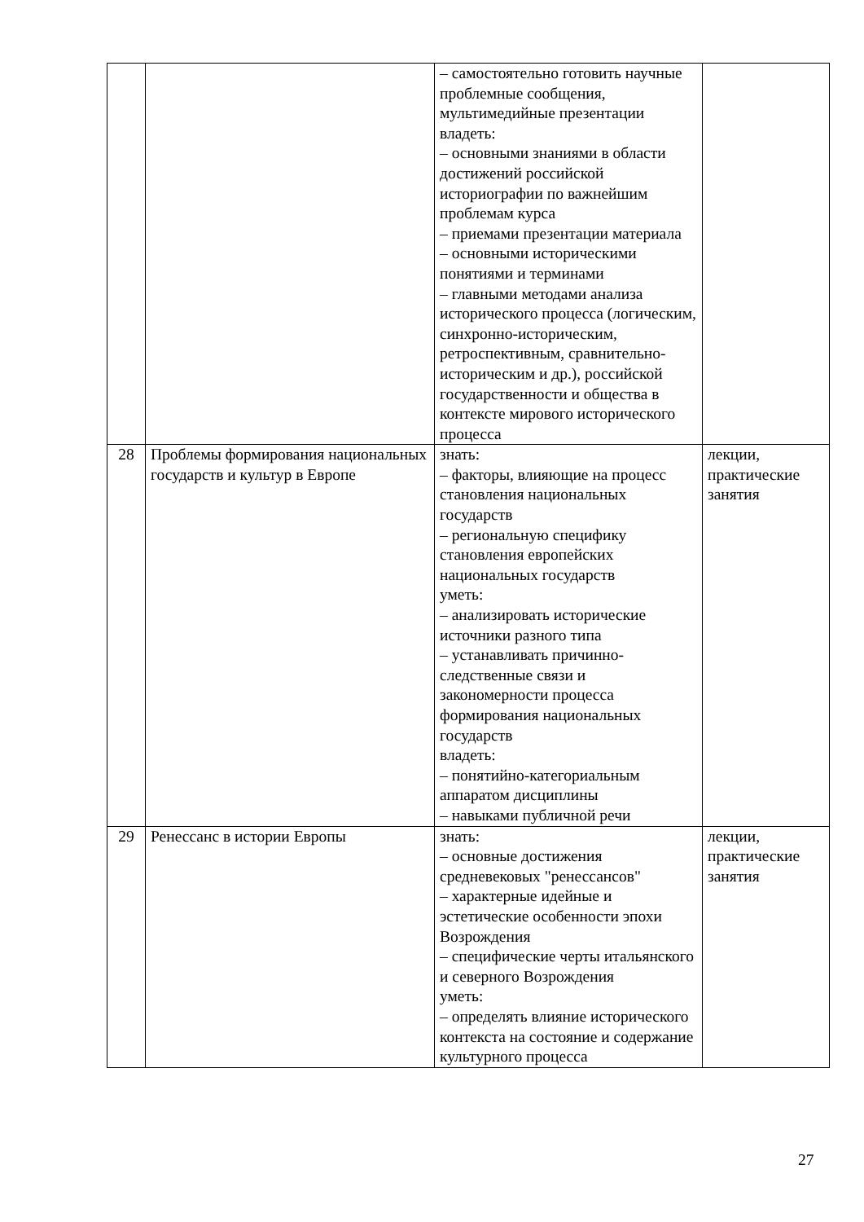| | | – самостоятельно готовить научные проблемные сообщения, мультимедийные презентации владеть: – основными знаниями в области достижений российской историографии по важнейшим проблемам курса – приемами презентации материала – основными историческими понятиями и терминами – главными методами анализа исторического процесса (логическим, синхронно-историческим, ретроспективным, сравнительно-историческим и др.), российской государственности и общества в контексте мирового исторического процесса | |
| 28 | Проблемы формирования национальных государств и культур в Европе | знать: – факторы, влияющие на процесс становления национальных государств – региональную специфику становления европейских национальных государств уметь: – анализировать исторические источники разного типа – устанавливать причинно-следственные связи и закономерности процесса формирования национальных государств владеть: – понятийно-категориальным аппаратом дисциплины – навыками публичной речи | лекции, практические занятия |
| 29 | Ренессанс в истории Европы | знать: – основные достижения средневековых "ренессансов" – характерные идейные и эстетические особенности эпохи Возрождения – специфические черты итальянского и северного Возрождения уметь: – определять влияние исторического контекста на состояние и содержание культурного процесса | лекции, практические занятия |
27